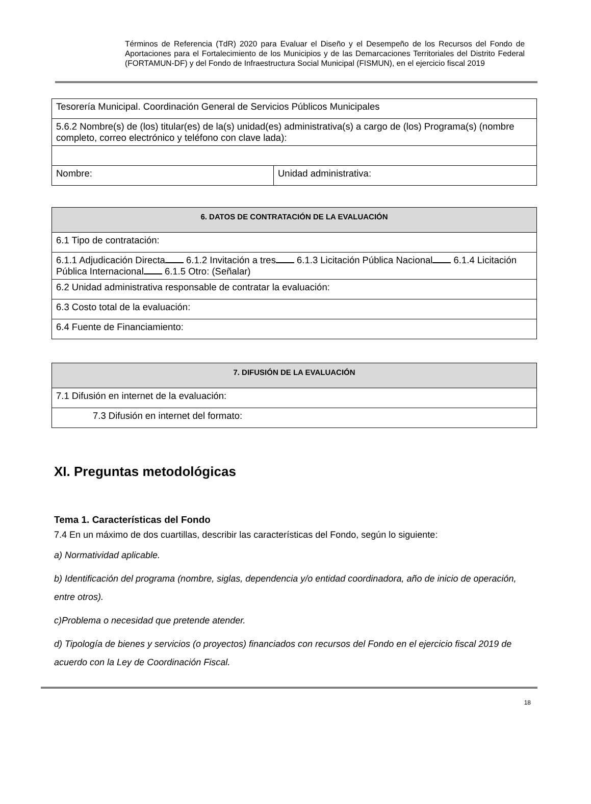Términos de Referencia (TdR) 2020 para Evaluar el Diseño y el Desempeño de los Recursos del Fondo de Aportaciones para el Fortalecimiento de los Municipios y de las Demarcaciones Territoriales del Distrito Federal (FORTAMUN-DF) y del Fondo de Infraestructura Social Municipal (FISMUN), en el ejercicio fiscal 2019
| Tesorería Municipal. Coordinación General de Servicios Públicos Municipales | |
| 5.6.2 Nombre(s) de (los) titular(es) de la(s) unidad(es) administrativa(s) a cargo de (los) Programa(s) (nombre completo, correo electrónico y teléfono con clave lada): | |
| Nombre: | Unidad administrativa: |
| 6. DATOS DE CONTRATACIÓN DE LA EVALUACIÓN |
| 6.1 Tipo de contratación: |
| 6.1.1 Adjudicación Directa 6.1.2 Invitación a tres 6.1.3 Licitación Pública Nacional 6.1.4 Licitación Pública Internacional 6.1.5 Otro: (Señalar) |
| 6.2 Unidad administrativa responsable de contratar la evaluación: |
| 6.3 Costo total de la evaluación: |
| 6.4 Fuente de Financiamiento: |
| 7. DIFUSIÓN DE LA EVALUACIÓN |
| 7.1 Difusión en internet de la evaluación: |
| 7.3 Difusión en internet del formato: |
XI. Preguntas metodológicas
Tema 1. Características del Fondo
7.4 En un máximo de dos cuartillas, describir las características del Fondo, según lo siguiente:
a) Normatividad aplicable.
b) Identificación del programa (nombre, siglas, dependencia y/o entidad coordinadora, año de inicio de operación, entre otros).
c)Problema o necesidad que pretende atender.
d) Tipología de bienes y servicios (o proyectos) financiados con recursos del Fondo en el ejercicio fiscal 2019 de acuerdo con la Ley de Coordinación Fiscal.
18